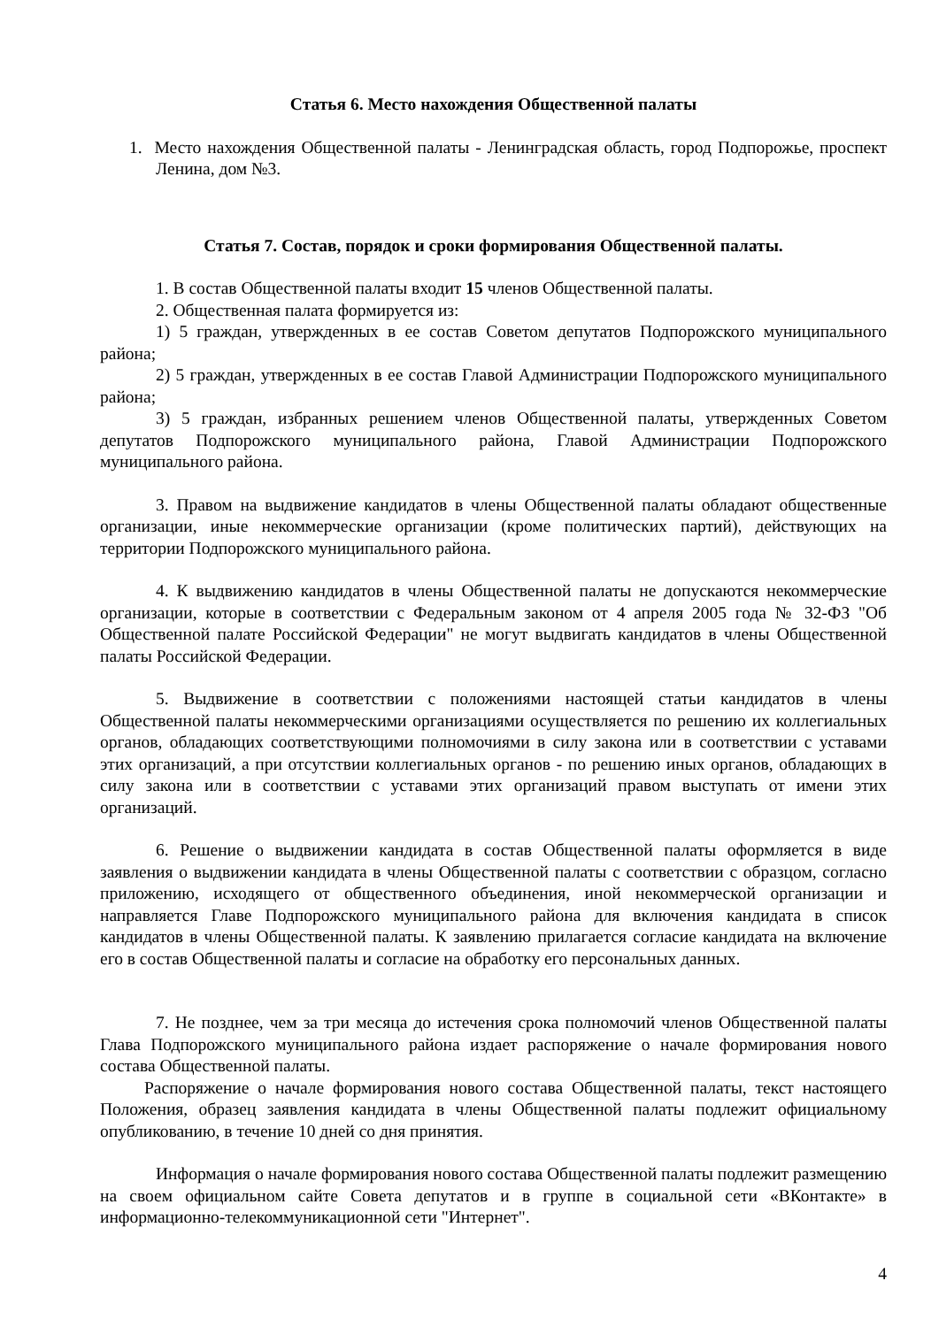Статья 6. Место нахождения Общественной палаты
1. Место нахождения Общественной палаты - Ленинградская область, город Подпорожье, проспект Ленина, дом №3.
Статья 7. Состав, порядок и сроки формирования Общественной палаты.
1. В состав Общественной палаты входит 15 членов Общественной палаты.
2. Общественная палата формируется из:
1) 5 граждан, утвержденных в ее состав Советом депутатов Подпорожского муниципального района;
2) 5 граждан, утвержденных в ее состав Главой Администрации Подпорожского муниципального района;
3) 5 граждан, избранных решением членов Общественной палаты, утвержденных Советом депутатов Подпорожского муниципального района, Главой Администрации Подпорожского муниципального района.
3. Правом на выдвижение кандидатов в члены Общественной палаты обладают общественные организации, иные некоммерческие организации (кроме политических партий), действующих на территории Подпорожского муниципального района.
4. К выдвижению кандидатов в члены Общественной палаты не допускаются некоммерческие организации, которые в соответствии с Федеральным законом от 4 апреля 2005 года № 32-ФЗ "Об Общественной палате Российской Федерации" не могут выдвигать кандидатов в члены Общественной палаты Российской Федерации.
5. Выдвижение в соответствии с положениями настоящей статьи кандидатов в члены Общественной палаты некоммерческими организациями осуществляется по решению их коллегиальных органов, обладающих соответствующими полномочиями в силу закона или в соответствии с уставами этих организаций, а при отсутствии коллегиальных органов - по решению иных органов, обладающих в силу закона или в соответствии с уставами этих организаций правом выступать от имени этих организаций.
6. Решение о выдвижении кандидата в состав Общественной палаты оформляется в виде заявления о выдвижении кандидата в члены Общественной палаты с соответствии с образцом, согласно приложению, исходящего от общественного объединения, иной некоммерческой организации и направляется Главе Подпорожского муниципального района для включения кандидата в список кандидатов в члены Общественной палаты. К заявлению прилагается согласие кандидата на включение его в состав Общественной палаты и согласие на обработку его персональных данных.
7. Не позднее, чем за три месяца до истечения срока полномочий членов Общественной палаты Глава Подпорожского муниципального района издает распоряжение о начале формирования нового состава Общественной палаты.
Распоряжение о начале формирования нового состава Общественной палаты, текст настоящего Положения, образец заявления кандидата в члены Общественной палаты подлежит официальному опубликованию, в течение 10 дней со дня принятия.
Информация о начале формирования нового состава Общественной палаты подлежит размещению на своем официальном сайте Совета депутатов и в группе в социальной сети «ВКонтакте» в информационно-телекоммуникационной сети "Интернет".
4